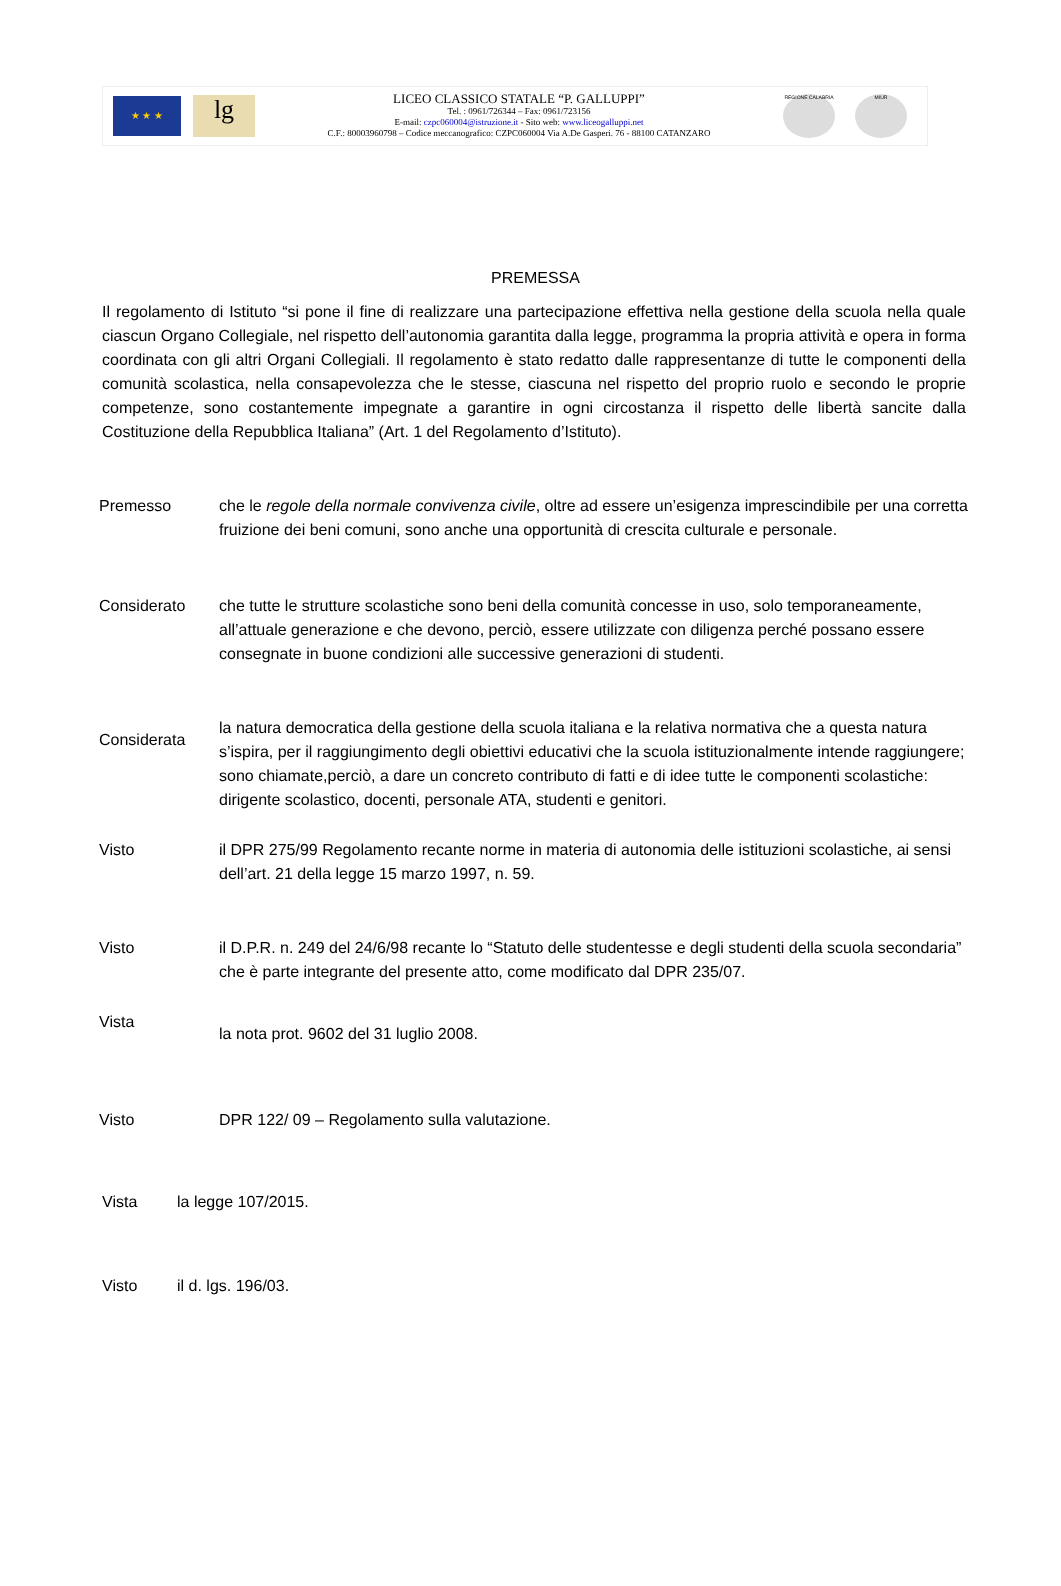★ ★ ★
lg
LICEO CLASSICO STATALE “P. GALLUPPI”
Tel. : 0961/726344 – Fax: 0961/723156
E-mail: czpc060004@istruzione.it - Sito web: www.liceogalluppi.net
C.F.: 80003960798 – Codice meccanografico: CZPC060004 Via A.De Gasperi. 76 - 88100 CATANZARO
REGIONE CALABRIA MIUR
PREMESSA
Il regolamento di Istituto “si pone il fine di realizzare una partecipazione effettiva nella gestione della scuola nella quale ciascun Organo Collegiale, nel rispetto dell’autonomia garantita dalla legge, programma la propria attività e opera in forma coordinata con gli altri Organi Collegiali. Il regolamento è stato redatto dalle rappresentanze di tutte le componenti della comunità scolastica, nella consapevolezza che le stesse, ciascuna nel rispetto del proprio ruolo e secondo le proprie competenze, sono costantemente impegnate a garantire in ogni circostanza il rispetto delle libertà sancite dalla Costituzione della Repubblica Italiana” (Art. 1 del Regolamento d’Istituto).
Premesso che le regole della normale convivenza civile, oltre ad essere un’esigenza imprescindibile per una corretta fruizione dei beni comuni, sono anche una opportunità di crescita culturale e personale.
Considerato che tutte le strutture scolastiche sono beni della comunità concesse in uso, solo temporaneamente, all’attuale generazione e che devono, perciò, essere utilizzate con diligenza perché possano essere consegnate in buone condizioni alle successive generazioni di studenti.
Considerata
la natura democratica della gestione della scuola italiana e la relativa normativa che a questa natura s’ispira, per il raggiungimento degli obiettivi educativi che la scuola istituzionalmente intende raggiungere; sono chiamate,perciò, a dare un concreto contributo di fatti e di idee tutte le componenti scolastiche: dirigente scolastico, docenti, personale ATA, studenti e genitori.
Visto il DPR 275/99 Regolamento recante norme in materia di autonomia delle istituzioni scolastiche, ai sensi dell’art. 21 della legge 15 marzo 1997, n. 59.
Visto il D.P.R. n. 249 del 24/6/98 recante lo “Statuto delle studentesse e degli studenti della scuola secondaria” che è parte integrante del presente atto, come modificato dal DPR 235/07.
Vista
la nota prot. 9602 del 31 luglio 2008.
Visto DPR 122/ 09 – Regolamento sulla valutazione.
Vista la legge 107/2015.
Visto il d. lgs. 196/03.